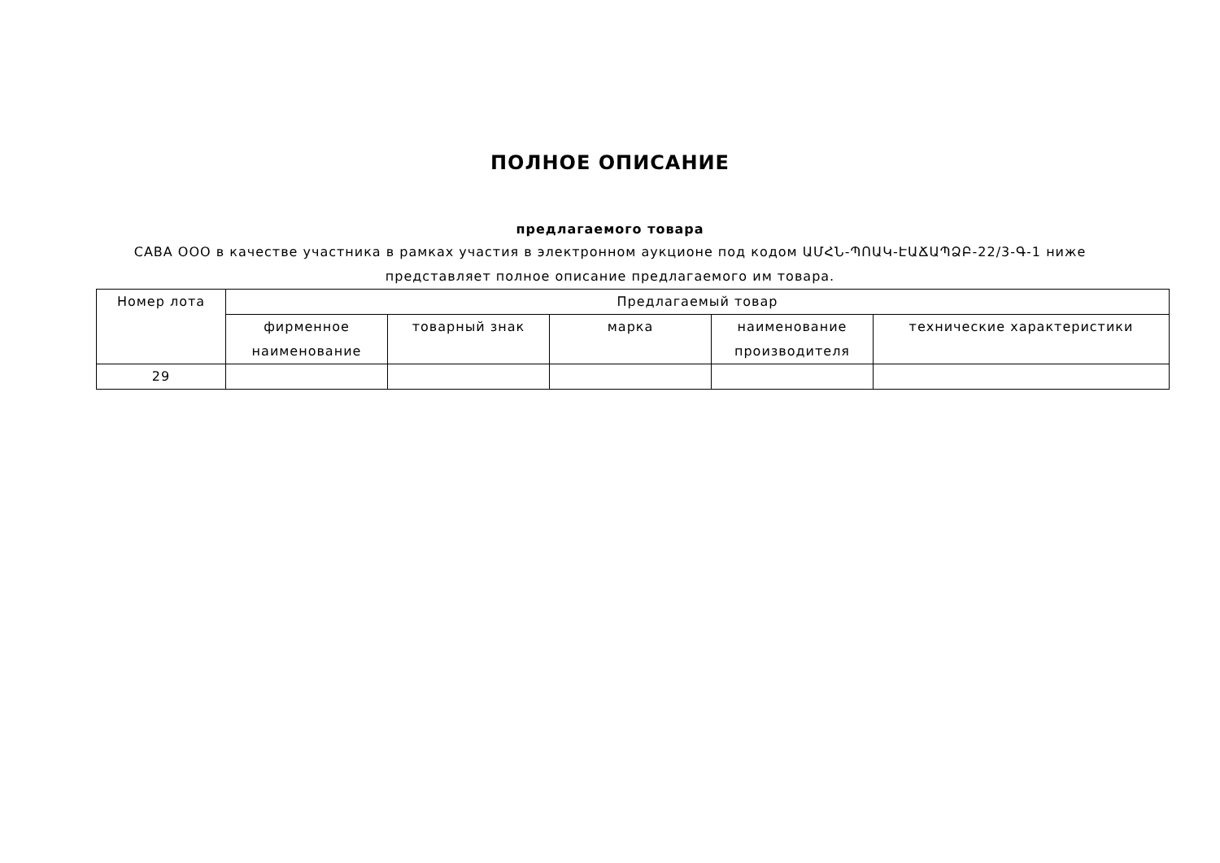ПОЛНОЕ ОПИСАНИЕ
предлагаемого товара
САВА ООО в качестве участника в рамках участия в электронном аукционе под кодом ԱՄՀՆ-ՊՈԱԿ-ԷԱՃԱՊՁԲ-22/3-Գ-1 ниже
представляет полное описание предлагаемого им товара.
| Номер лота | Предлагаемый товар | | | | |
| --- | --- | --- | --- | --- | --- |
| | фирменное наименование | товарный знак | марка | наименование производителя | технические характеристики |
| 29 | | | | | |